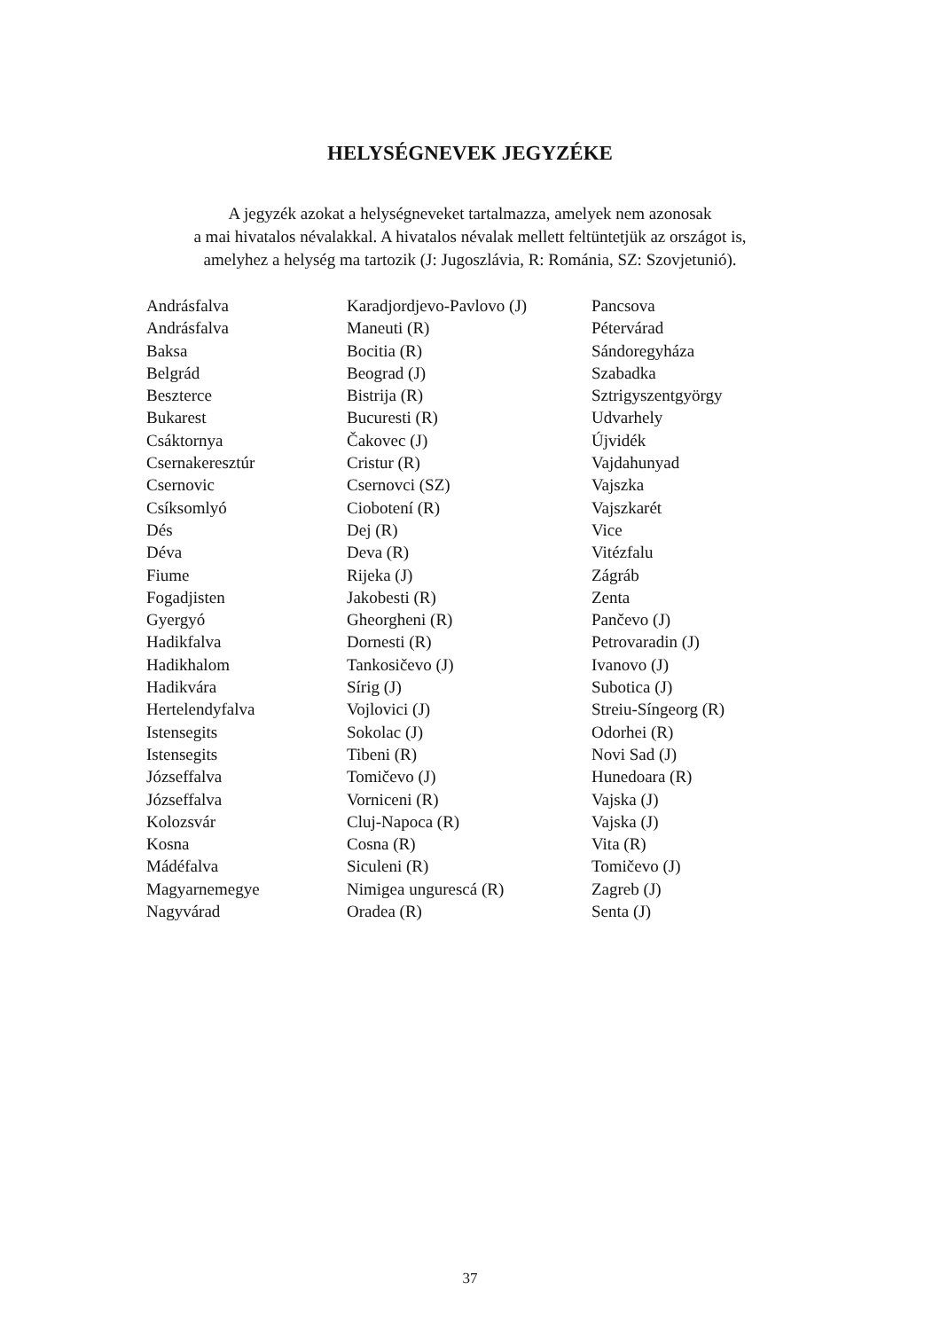HELYSÉGNEVEK JEGYZÉKE
A jegyzék azokat a helységneveket tartalmazza, amelyek nem azonosak
a mai hivatalos névalakkal. A hivatalos névalak mellett feltüntetjük az országot is,
amelyhez a helység ma tartozik (J: Jugoszlávia, R: Románia, SZ: Szovjetunió).
| Andrásfalva | Karadjordjevo-Pavlovo (J) | Pancsova |
| Andrásfalva | Maneuti (R) | Pétervárad |
| Baksa | Bocitia (R) | Sándoregyháza |
| Belgrád | Beograd (J) | Szabadka |
| Beszterce | Bistrija (R) | Sztrigyszentgyörgy |
| Bukarest | Bucuresti (R) | Udvarhely |
| Csáktornya | Čakovec (J) | Újvidék |
| Csernakeresztúr | Cristur (R) | Vajdahunyad |
| Csernovic | Csernovci (SZ) | Vajszka |
| Csíksomlyó | Ciobotení (R) | Vajszkarét |
| Dés | Dej (R) | Vice |
| Déva | Deva (R) | Vitézfalu |
| Fiume | Rijeka (J) | Zágráb |
| Fogadjisten | Jakobesti (R) | Zenta |
| Gyergyó | Gheorgheni (R) | Pančevo (J) |
| Hadikfalva | Dornesti (R) | Petrovaradin (J) |
| Hadikhalom | Tankosičevo (J) | Ivanovo (J) |
| Hadikvára | Sírig (J) | Subotica (J) |
| Hertelendyfalva | Vojlovici (J) | Streiu-Síngeorg (R) |
| Istensegits | Sokolac (J) | Odorhei (R) |
| Istensegits | Tibeni (R) | Novi Sad (J) |
| Józseffalva | Tomičevo (J) | Hunedoara (R) |
| Józseffalva | Vorniceni (R) | Vajska (J) |
| Kolozsvár | Cluj-Napoca (R) | Vajska (J) |
| Kosna | Cosna (R) | Vita (R) |
| Mádéfalva | Siculeni (R) | Tomičevo (J) |
| Magyarnemegye | Nimigea ungurescá (R) | Zagreb (J) |
| Nagyvárad | Oradea (R) | Senta (J) |
37